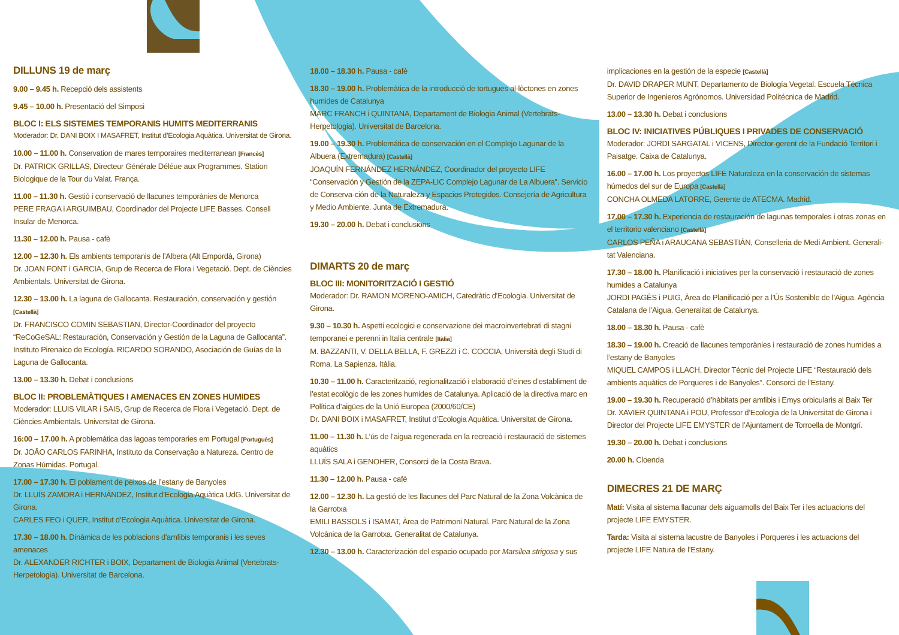DILLUNS 19 de març
9.00 – 9.45 h. Recepció dels assistents
9.45 – 10.00 h. Presentació del Simposi
BLOC I: ELS SISTEMES TEMPORANIS HUMITS MEDITERRANIS
Moderador: Dr. DANI BOIX I MASAFRET, Institut d’Ecologia Aquàtica. Universitat de Girona.
10.00 – 11.00 h. Conservation de mares temporaires mediterranean [Francès]
Dr. PATRICK GRILLAS, Directeur Générale Déléue aux Programmes. Station Biologique de la Tour du Valat. França.
11.00 – 11.30 h. Gestió i conservació de llacunes temporànies de Menorca
PERE FRAGA i ARGUIMBAU, Coordinador del Projecte LIFE Basses. Consell Insular de Menorca.
11.30 – 12.00 h. Pausa - cafè
12.00 – 12.30 h. Els ambients temporanis de l’Albera (Alt Empordà, Girona)
Dr. JOAN FONT i GARCIA, Grup de Recerca de Flora i Vegetació. Dept. de Ciències Ambientals. Universitat de Girona.
12.30 – 13.00 h. La laguna de Gallocanta. Restauración, conservación y gestión [Castellà]
Dr. FRANCISCO COMIN SEBASTIAN, Director-Coordinador del proyecto “ReCoGeSAL: Restauración, Conservación y Gestión de la Laguna de Gallocanta”. Instituto Pirenaico de Ecología. RICARDO SORANDO, Asociación de Guías de la Laguna de Gallocanta.
13.00 – 13.30 h. Debat i conclusions
BLOC II: PROBLEMÀTIQUES I AMENACES EN ZONES HUMIDES
Moderador: LLUIS VILAR i SAIS, Grup de Recerca de Flora i Vegetació. Dept. de Ciències Ambientals. Universitat de Girona.
16:00 – 17.00 h. A problemática das lagoas temporaries em Portugal [Portuguès]
Dr. JOÂO CARLOS FARINHA, Instituto da Conservaçâo a Natureza. Centro de Zonas Húmidas. Portugal.
17.00 – 17.30 h. El poblament de peixos de l’estany de Banyoles
Dr. LLUÍS ZAMORA i HERNÁNDEZ, Institut d’Ecologia Aquàtica UdG. Universitat de Girona.
CARLES FEO i QUER, Institut d’Ecologia Aquàtica. Universitat de Girona.
17.30 – 18.00 h. Dinàmica de les poblacions d'amfibis temporanis i les seves amenaces
Dr. ALEXANDER RICHTER i BOIX, Departament de Biologia Animal (Vertebrats-Herpetologia). Universitat de Barcelona.
18.00 – 18.30 h. Pausa - cafè
18.30 – 19.00 h. Problemàtica de la introducció de tortugues al·lòctones en zones humides de Catalunya
MARC FRANCH i QUINTANA, Departament de Biologia Animal (Vertebrats-Herpetologia). Universitat de Barcelona.
19.00 – 19.30 h. Problemática de conservación en el Complejo Lagunar de la Albuera (Extremadura) [Castellà]
JOAQUÍN FERNÁNDEZ HERNÁNDEZ, Coordinador del proyecto LIFE “Conservación y Gestión de la ZEPA-LIC Complejo Lagunar de La Albuera”. Servicio de Conserva-ción de la Naturaleza y Espacios Protegidos. Consejería de Agricultura y Medio Ambiente. Junta de Extremadura.
19.30 – 20.00 h. Debat i conclusions
DIMARTS 20 de març
BLOC III: MONITORITZACIÓ I GESTIÓ
Moderador: Dr. RAMON MORENO-AMICH, Catedràtic d’Ecologia. Universitat de Girona.
9.30 – 10.30 h. Aspetti ecologici e conservazione dei macroinvertebrati di stagni temporanei e perenni in Italia centrale [Itàlia]
M. BAZZANTI, V. DELLA BELLA, F. GREZZI i C. COCCIA, Università degli Studi di Roma. La Sapienza. Itàlia.
10.30 – 11.00 h. Caracterització, regionalització i elaboració d’eines d’establiment de l’estat ecològic de les zones humides de Catalunya. Aplicació de la directiva marc en Política d’aigües de la Unió Europea (2000/60/CE)
Dr. DANI BOIX i MASAFRET, Institut d’Ecologia Aquàtica. Universitat de Girona.
11.00 – 11.30 h. L’ús de l’aigua regenerada en la recreació i restauració de sistemes aquàtics
LLUÍS SALA i GENOHER, Consorci de la Costa Brava.
11.30 – 12.00 h. Pausa - cafè
12.00 – 12.30 h. La gestió de les llacunes del Parc Natural de la Zona Volcànica de la Garrotxa
EMILI BASSOLS i ISAMAT, Àrea de Patrimoni Natural. Parc Natural de la Zona Volcànica de la Garrotxa. Generalitat de Catalunya.
12.30 – 13.00 h. Caracterización del espacio ocupado por Marsilea strigosa y sus
implicaciones en la gestión de la especie [Castellà]
Dr. DAVID DRAPER MUNT, Departamento de Biología Vegetal. Escuela Técnica Superior de Ingenieros Agrónomos. Universidad Politécnica de Madrid.
13.00 – 13.30 h. Debat i conclusions
BLOC IV: INICIATIVES PÚBLIQUES I PRIVADES DE CONSERVACIÓ
Moderador: JORDI SARGATAL i VICENS, Director-gerent de la Fundació Territori i Paisatge. Caixa de Catalunya.
16.00 – 17.00 h. Los proyectos LIFE Naturaleza en la conservación de sistemas húmedos del sur de Europa [Castellà]
CONCHA OLMEDA LATORRE, Gerente de ATECMA. Madrid.
17.00 – 17.30 h. Experiencia de restauración de lagunas temporales i otras zonas en el territorio valenciano [Castellà]
CARLOS PEÑA i ARAUCANA SEBASTIÁN, Conselleria de Medi Ambient. Generali-tat Valenciana.
17.30 – 18.00 h. Planificació i iniciatives per la conservació i restauració de zones humides a Catalunya
JORDI PAGÈS i PUIG, Àrea de Planificació per a l’Ús Sostenible de l’Aigua. Agència Catalana de l’Aigua. Generalitat de Catalunya.
18.00 – 18.30 h. Pausa - cafè
18.30 – 19.00 h. Creació de llacunes temporànies i restauració de zones humides a l’estany de Banyoles
MIQUEL CAMPOS i LLACH, Director Tècnic del Projecte LIFE “Restauració dels ambients aquàtics de Porqueres i de Banyoles”. Consorci de l’Estany.
19.00 – 19.30 h. Recuperació d’hàbitats per amfibis i Emys orbicularis al Baix Ter
Dr. XAVIER QUINTANA i POU, Professor d’Ecologia de la Universitat de Girona i Director del Projecte LIFE EMYSTER de l’Ajuntament de Torroella de Montgrí.
19.30 – 20.00 h. Debat i conclusions
20.00 h. Cloenda
DIMECRES 21 DE MARÇ
Matí: Visita al sistema llacunar dels aiguamolls del Baix Ter i les actuacions del projecte LIFE EMYSTER.
Tarda: Visita al sistema lacustre de Banyoles i Porqueres i les actuacions del projecte LIFE Natura de l’Estany.